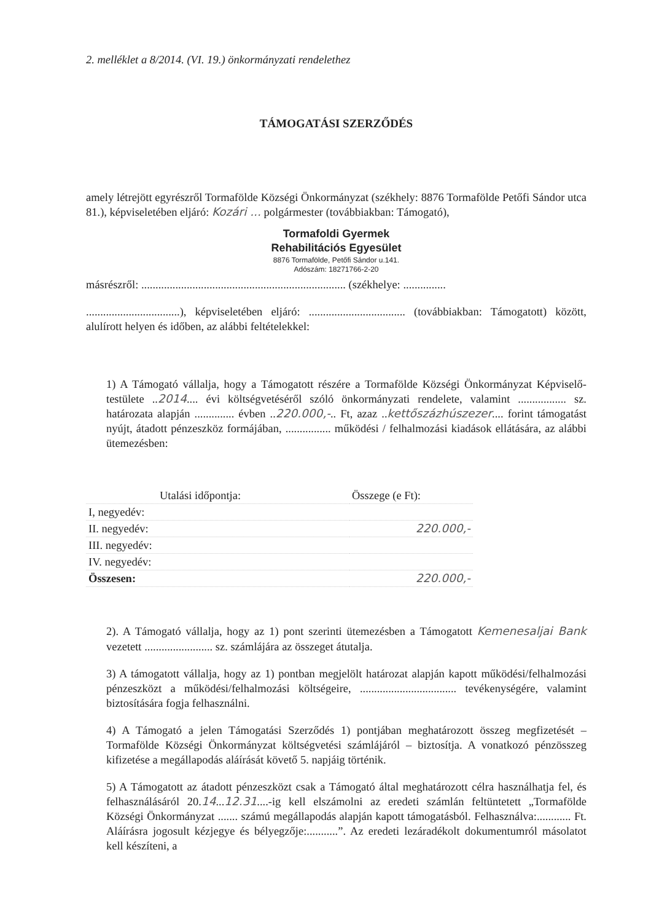2. melléklet a 8/2014. (VI. 19.) önkormányzati rendelethez
TÁMOGATÁSI SZERZŐDÉS
amely létrejött egyrészről Tormafölde Községi Önkormányzat (székhely: 8876 Tormafölde Petőfi Sándor utca 81.), képviseletében eljáró: Kozári ... polgármester (továbbiakban: Támogató),
Tormafoldi Gyermek
Rehabilitációs Egyesület
8876 Tormafölde, Petőfi Sándor u.141.
Adószám: 18271766-2-20
másrészről: ........................................................................ (székhelye: ...............
.................................), képviseletében eljáró: .................................. (továbbiakban: Támogatott) között, alulírott helyen és időben, az alábbi feltételekkel:
1) A Támogató vállalja, hogy a Támogatott részére a Tormafölde Községi Önkormányzat Képviselő-testülete ..2014.... évi költségvetéséről szóló önkormányzati rendelete, valamint ................. sz. határozata alapján .............. évben ..220.000,-.. Ft, azaz ..kettőszázhúszezer.... forint támogatást nyújt, átadott pénzeszköz formájában, ................ működési / felhalmozási kiadások ellátására, az alábbi ütemezésben:
| Utalási időpontja: | Összege (e Ft): |
| --- | --- |
| I, negyedév: | |
| II. negyedév: | 220.000,- |
| III. negyedév: | |
| IV. negyedév: | |
| Összesen: | 220.000,- |
2). A Támogató vállalja, hogy az 1) pont szerinti ütemezésben a Támogatott Kemenesaljai Bank vezetett ........................ sz. számlájára az összeget átutalja.
3) A támogatott vállalja, hogy az 1) pontban megjelölt határozat alapján kapott működési/felhalmozási pénzeszközt a működési/felhalmozási költségeire, .................................. tevékenységére, valamint biztosítására fogja felhasználni.
4) A Támogató a jelen Támogatási Szerződés 1) pontjában meghatározott összeg megfizetését – Tormafölde Községi Önkormányzat költségvetési számlájáról – biztosítja. A vonatkozó pénzösszeg kifizetése a megállapodás aláírását követő 5. napjáig történik.
5) A Támogatott az átadott pénzeszközt csak a Támogató által meghatározott célra használhatja fel, és felhasználásáról 20.14...12.31....-ig kell elszámolni az eredeti számlán feltüntetett „Tormafölde Községi Önkormányzat ....... számú megállapodás alapján kapott támogatásból. Felhasználva:............ Ft. Aláírásra jogosult kézjegye és bélyegzője:...........”. Az eredeti lezáradékolt dokumentumról másolatot kell készíteni, a